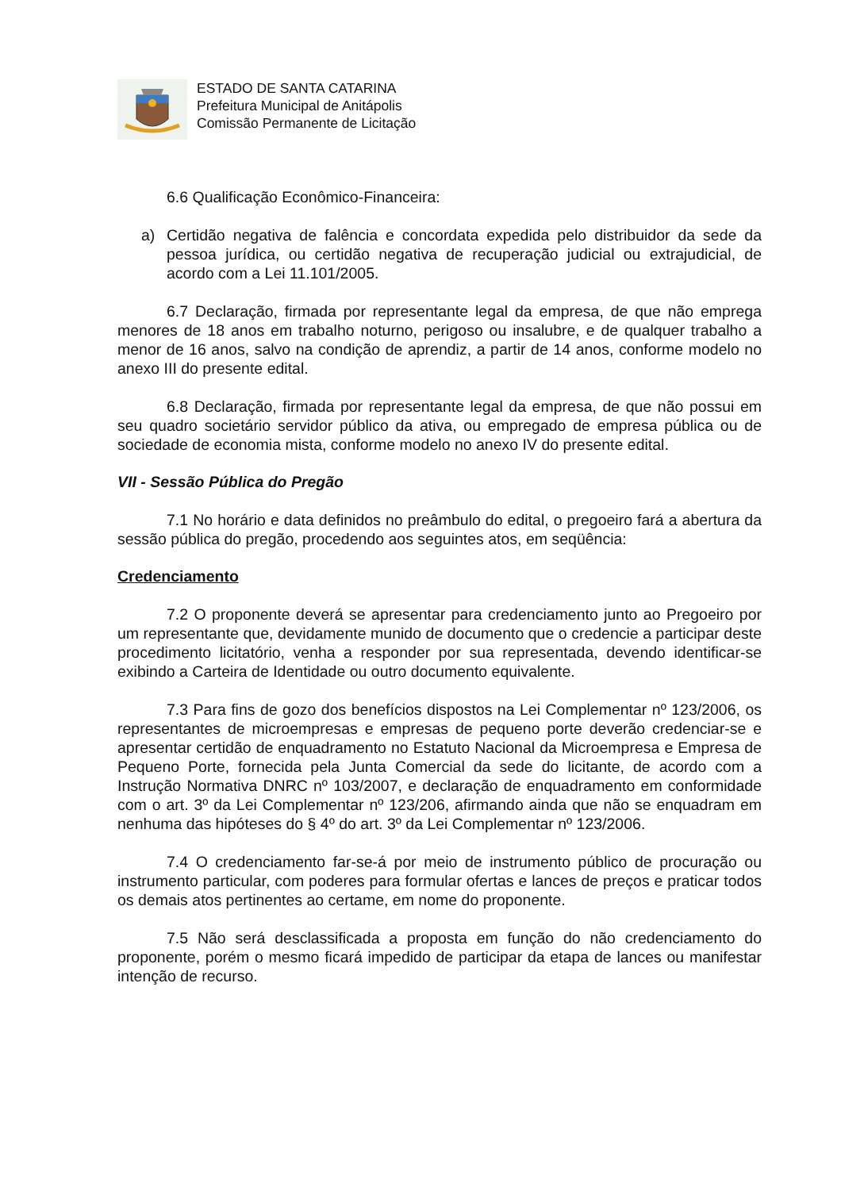ESTADO DE SANTA CATARINA
Prefeitura Municipal de Anitápolis
Comissão Permanente de Licitação
6.6 Qualificação Econômico-Financeira:
a) Certidão negativa de falência e concordata expedida pelo distribuidor da sede da pessoa jurídica, ou certidão negativa de recuperação judicial ou extrajudicial, de acordo com a Lei 11.101/2005.
6.7 Declaração, firmada por representante legal da empresa, de que não emprega menores de 18 anos em trabalho noturno, perigoso ou insalubre, e de qualquer trabalho a menor de 16 anos, salvo na condição de aprendiz, a partir de 14 anos, conforme modelo no anexo III do presente edital.
6.8 Declaração, firmada por representante legal da empresa, de que não possui em seu quadro societário servidor público da ativa, ou empregado de empresa pública ou de sociedade de economia mista, conforme modelo no anexo IV do presente edital.
VII - Sessão Pública do Pregão
7.1 No horário e data definidos no preâmbulo do edital, o pregoeiro fará a abertura da sessão pública do pregão, procedendo aos seguintes atos, em seqüência:
Credenciamento
7.2 O proponente deverá se apresentar para credenciamento junto ao Pregoeiro por um representante que, devidamente munido de documento que o credencie a participar deste procedimento licitatório, venha a responder por sua representada, devendo identificar-se exibindo a Carteira de Identidade ou outro documento equivalente.
7.3 Para fins de gozo dos benefícios dispostos na Lei Complementar nº 123/2006, os representantes de microempresas e empresas de pequeno porte deverão credenciar-se e apresentar certidão de enquadramento no Estatuto Nacional da Microempresa e Empresa de Pequeno Porte, fornecida pela Junta Comercial da sede do licitante, de acordo com a Instrução Normativa DNRC nº 103/2007, e declaração de enquadramento em conformidade com o art. 3º da Lei Complementar nº 123/206, afirmando ainda que não se enquadram em nenhuma das hipóteses do § 4º do art. 3º da Lei Complementar nº 123/2006.
7.4 O credenciamento far-se-á por meio de instrumento público de procuração ou instrumento particular, com poderes para formular ofertas e lances de preços e praticar todos os demais atos pertinentes ao certame, em nome do proponente.
7.5 Não será desclassificada a proposta em função do não credenciamento do proponente, porém o mesmo ficará impedido de participar da etapa de lances ou manifestar intenção de recurso.